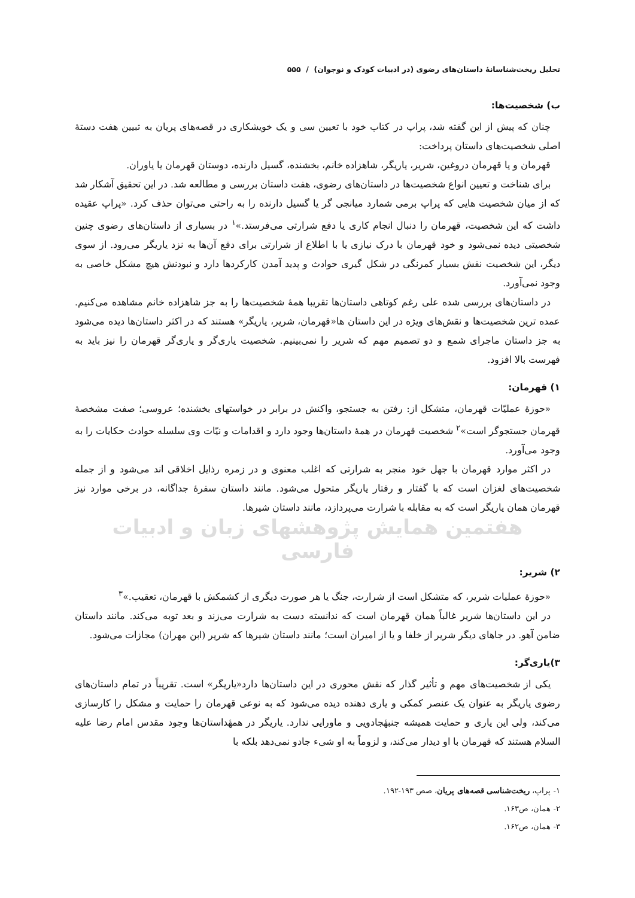تحلیل ریخت‌شناسانهٔ داستان‌های رضوی (در ادبیات کودک و نوجوان) / ۵۵۵
ب) شخصیت‌ها:
چنان که پیش از این گفته شد، پراپ در کتاب خود با تعیین سی و یک خویشکاری در قصه‌های پریان به تبیین هفت دستهٔ اصلی شخصیت‌های داستان پرداخت:
قهرمان و یا قهرمان دروغین، شریر، یاریگر، شاهزاده خانم، بخشنده، گسیل دارنده، دوستان قهرمان یا یاوران.
برای شناخت و تعیین انواع شخصیت‌ها در داستان‌های رضوی، هفت داستان بررسی و مطالعه شد. در این تحقیق آشکار شد که از میان شخصیت هایی که پراپ برمی شمارد میانجی گر یا گسیل دارنده را به راحتی می‌توان حذف کرد. «پراپ عقیده داشت که این شخصیت، قهرمان را دنبال انجام کاری یا دفع شرارتی می‌فرستد.»<sup>۱</sup> در بسیاری از داستان‌های رضوی چنین شخصیتی دیده نمی‌شود و خود قهرمان با درک نیازی یا با اطلاع از شرارتی برای دفع آن‌ها به نزد یاریگر می‌رود. از سوی دیگر، این شخصیت نقش بسیار کمرنگی در شکل گیری حوادث و پدید آمدن کارکردها دارد و نبودنش هیچ مشکل خاصی به وجود نمی‌آورد.
در داستان‌های بررسی شده علی رغم کوتاهی داستان‌ها تقریبا همهٔ شخصیت‌ها را به جز شاهزاده خانم مشاهده می‌کنیم. عمده ترین شخصیت‌ها و نقش‌های ویژه در این داستان ها«قهرمان، شریر، یاریگر» هستند که در اکثر داستان‌ها دیده می‌شود به جز داستان ماجرای شمع و دو تصمیم مهم که شریر را نمی‌بینیم. شخصیت یاری‌گر و یاری‌گر قهرمان را نیز باید به فهرست بالا افزود.
۱) قهرمان:
«حوزهٔ عملیّات قهرمان، متشکل از: رفتن به جستجو، واکنش در برابر در خواستهای بخشنده؛ عروسی؛ صفت مشخصهٔ قهرمان جستجوگر است»<sup>۲</sup> شخصیت قهرمان در همهٔ داستان‌ها وجود دارد و اقدامات و نیّات وی سلسله حوادث حکایات را به وجود می‌آورد.
در اکثر موارد قهرمان با جهل خود منجر به شرارتی که اغلب معنوی و در زمره رذایل اخلاقی اند می‌شود و از جمله شخصیت‌های لغزان است که با گفتار و رفتار یاریگر متحول می‌شود. مانند داستان سفرهٔ جداگانه، در برخی موارد نیز قهرمان همان یاریگر است که به مقابله با شرارت می‌پردازد، مانند داستان شیرها.
هفتمین همایش پژوهشهای زبان و ادبیات فارسی
۲) شریر:
«حوزهٔ عملیات شریر، که متشکل است از شرارت، جنگ یا هر صورت دیگری از کشمکش با قهرمان، تعقیب.»<sup>۳</sup>
در این داستان‌ها شریر غالباً همان قهرمان است که ندانسته دست به شرارت می‌زند و بعد توبه می‌کند. مانند داستان ضامن آهو. در جاهای دیگر شریر از خلفا و یا از امیران است؛ مانند داستان شیرها که شریر (ابن مهران) مجازات می‌شود.
۳)یاری‌گر:
یکی از شخصیت‌های مهم و تأثیر گذار که نقش محوری در این داستان‌ها دارد«یاریگر» است. تقریباً در تمام داستان‌های رضوی یاریگر به عنوان یک عنصر کمکی و یاری دهنده دیده می‌شود که به نوعی قهرمان را حمایت و مشکل را کارسازی می‌کند، ولی این یاری و حمایت همیشه جنبهٔجادویی و ماورایی ندارد. یاریگر در همهٔداستان‌ها وجود مقدس امام رضا علیه السلام هستند که قهرمان با او دیدار می‌کند، و لزوماً به او شیء جادو نمی‌دهد بلکه با
۱- پراپ، ریخت‌شناسی قصه‌های پریان، صص ۱۹۳-۱۹۲.
۲- همان، ص۱۶۳.
۳- همان، ص۱۶۲.